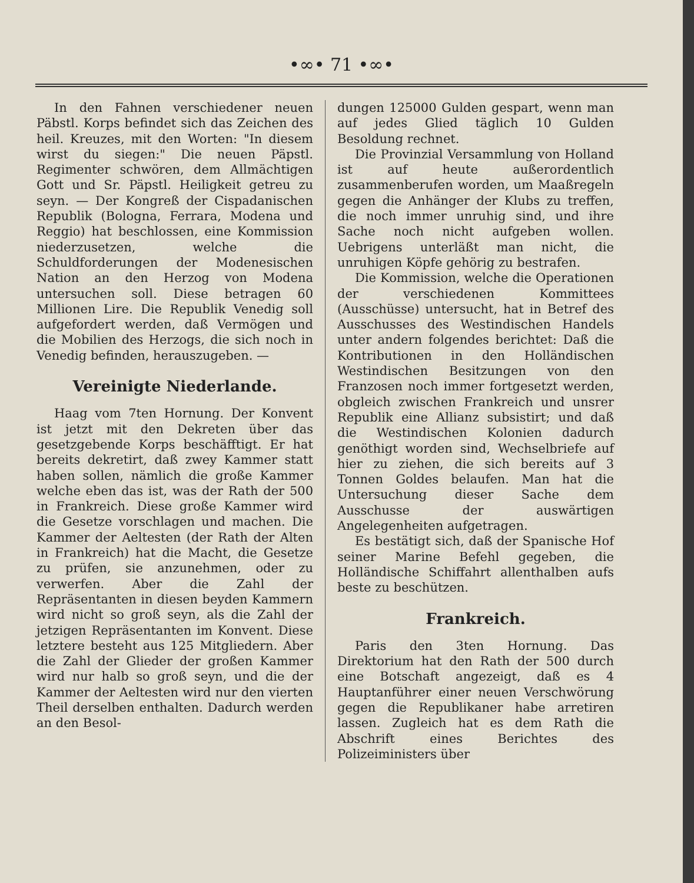•∞• 71 •∞•
In den Fahnen verschiedener neuen Päbstl. Korps befindet sich das Zeichen des heil. Kreuzes, mit den Worten: "In diesem wirst du siegen:" Die neuen Päpstl. Regimenter schwören, dem Allmächtigen Gott und Sr. Päpstl. Heiligkeit getreu zu seyn. — Der Kongreß der Cispadanischen Republik (Bologna, Ferrara, Modena und Reggio) hat beschlossen, eine Kommission niederzusetzen, welche die Schuldforderungen der Modenesischen Nation an den Herzog von Modena untersuchen soll. Diese betragen 60 Millionen Lire. Die Republik Venedig soll aufgefordert werden, daß Vermögen und die Mobilien des Herzogs, die sich noch in Venedig befinden, herauszugeben. —
Vereinigte Niederlande.
Haag vom 7ten Hornung. Der Konvent ist jetzt mit den Dekreten über das gesetzgebende Korps beschäfftigt. Er hat bereits dekretirt, daß zwey Kammer statt haben sollen, nämlich die große Kammer welche eben das ist, was der Rath der 500 in Frankreich. Diese große Kammer wird die Gesetze vorschlagen und machen. Die Kammer der Aeltesten (der Rath der Alten in Frankreich) hat die Macht, die Gesetze zu prüfen, sie anzunehmen, oder zu verwerfen. Aber die Zahl der Repräsentanten in diesen beyden Kammern wird nicht so groß seyn, als die Zahl der jetzigen Repräsentanten im Konvent. Diese letztere besteht aus 125 Mitgliedern. Aber die Zahl der Glieder der großen Kammer wird nur halb so groß seyn, und die der Kammer der Aeltesten wird nur den vierten Theil derselben enthalten. Dadurch werden an den Besol-
dungen 125000 Gulden gespart, wenn man auf jedes Glied täglich 10 Gulden Besoldung rechnet.
Die Provinzial Versammlung von Holland ist auf heute außerordentlich zusammenberufen worden, um Maaßregeln gegen die Anhänger der Klubs zu treffen, die noch immer unruhig sind, und ihre Sache noch nicht aufgeben wollen. Uebrigens unterläßt man nicht, die unruhigen Köpfe gehörig zu bestrafen.
Die Kommission, welche die Operationen der verschiedenen Kommittees (Ausschüsse) untersucht, hat in Betref des Ausschusses des Westindischen Handels unter andern folgendes berichtet: Daß die Kontributionen in den Holländischen Westindischen Besitzungen von den Franzosen noch immer fortgesetzt werden, obgleich zwischen Frankreich und unsrer Republik eine Allianz subsistirt; und daß die Westindischen Kolonien dadurch genöthigt worden sind, Wechselbriefe auf hier zu ziehen, die sich bereits auf 3 Tonnen Goldes belaufen. Man hat die Untersuchung dieser Sache dem Ausschusse der auswärtigen Angelegenheiten aufgetragen.
Es bestätigt sich, daß der Spanische Hof seiner Marine Befehl gegeben, die Holländische Schiffahrt allenthalben aufs beste zu beschützen.
Frankreich.
Paris den 3ten Hornung. Das Direktorium hat den Rath der 500 durch eine Botschaft angezeigt, daß es 4 Hauptanführer einer neuen Verschwörung gegen die Republikaner habe arretiren lassen. Zugleich hat es dem Rath die Abschrift eines Berichtes des Polizeiministers über